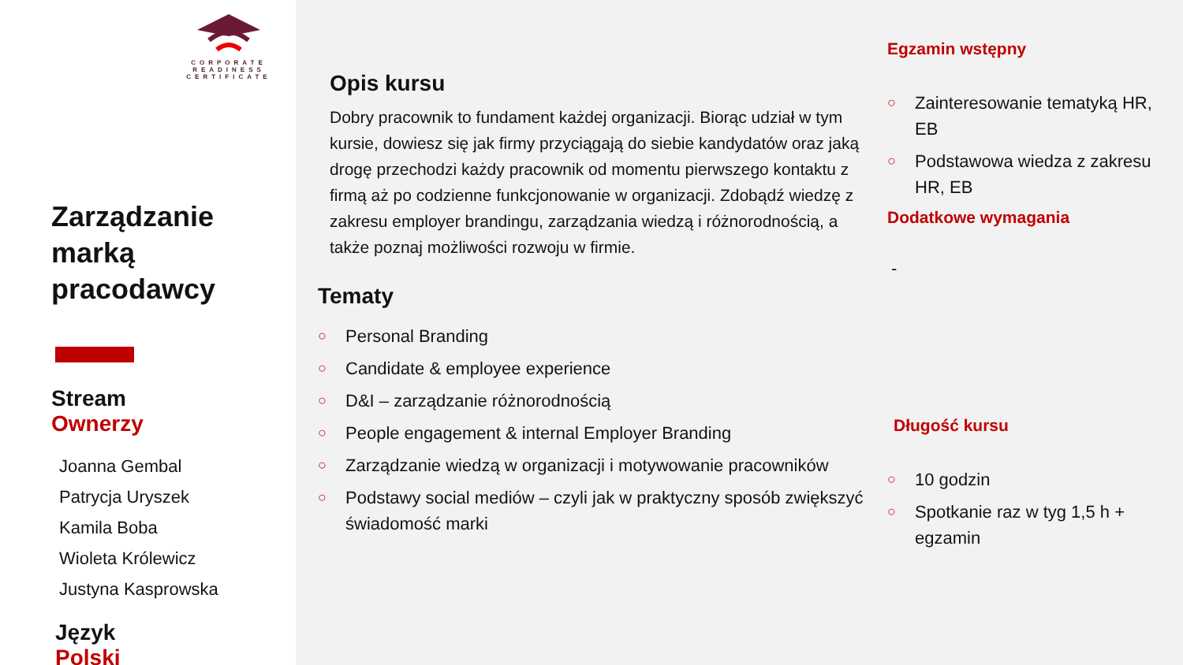CORPORATE READINESS
CERTIFICATE
Zarządzanie marką pracodawcy
Stream
Ownerzy
Joanna Gembal
Patrycja Uryszek
Kamila Boba
Wioleta Królewicz
Justyna Kasprowska
Język
Polski
Opis kursu
Dobry pracownik to fundament każdej organizacji. Biorąc udział w tym kursie, dowiesz się jak firmy przyciągają do siebie kandydatów oraz jaką drogę przechodzi każdy pracownik od momentu pierwszego kontaktu z firmą aż po codzienne funkcjonowanie w organizacji. Zdobądź wiedzę z zakresu employer brandingu, zarządzania wiedzą i różnorodnością, a także poznaj możliwości rozwoju w firmie.
Tematy
○ Personal Branding
○ Candidate & employee experience
○ D&I – zarządzanie różnorodnością
○ People engagement & internal Employer Branding
○ Zarządzanie wiedzą w organizacji i motywowanie pracowników
○ Podstawy social mediów – czyli jak w praktyczny sposób zwiększyć świadomość marki
Egzamin wstępny
○ Zainteresowanie tematyką HR, EB
○ Podstawowa wiedza z zakresu HR, EB
Dodatkowe wymagania
-
Długość kursu
○ 10 godzin
○ Spotkanie raz w tyg 1,5 h + egzamin